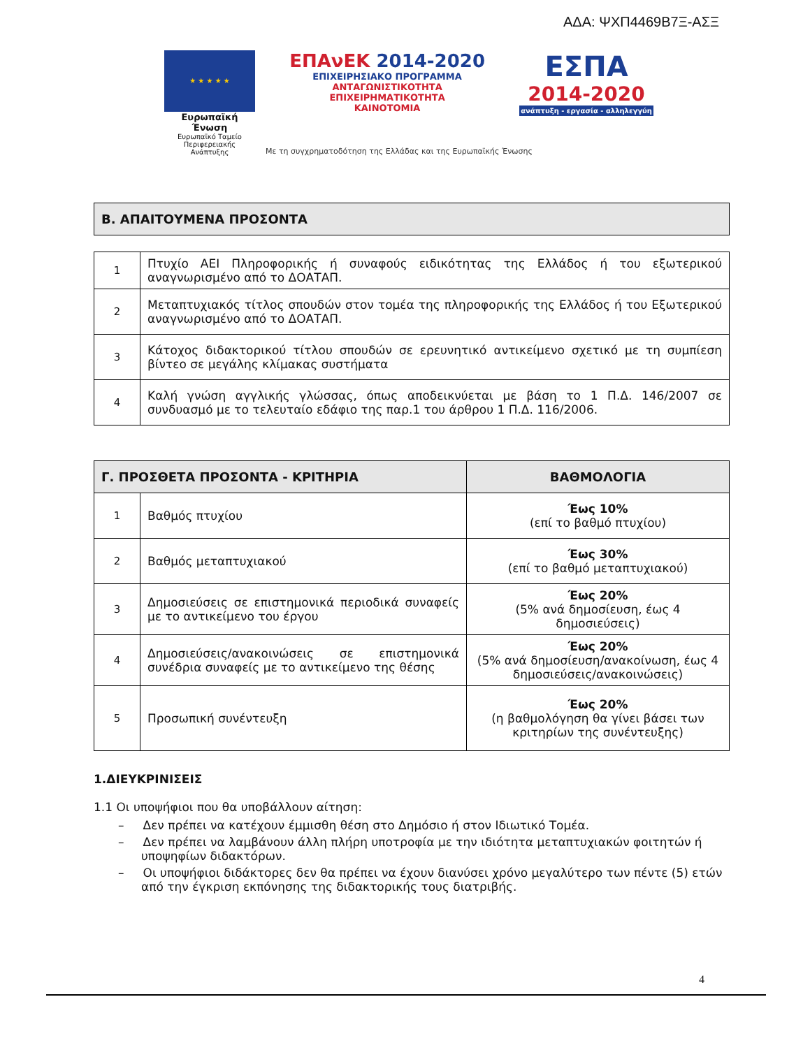ΑΔΑ: ΨΧΠ4469Β7Ξ-ΑΣΞ
★ ★ ★ ★ ★
Ευρωπαϊκή Ένωση
Ευρωπαϊκό Ταμείο
Περιφερειακής Ανάπτυξης
ΕΠΑνΕΚ 2014-2020
ΕΠΙΧΕΙΡΗΣΙΑΚΟ ΠΡΟΓΡΑΜΜΑ
ΑΝΤΑΓΩΝΙΣΤΙΚΟΤΗΤΑ
ΕΠΙΧΕΙΡΗΜΑΤΙΚΟΤΗΤΑ
ΚΑΙΝΟΤΟΜΙΑ
ΕΣΠΑ
2014-2020
ανάπτυξη - εργασία - αλληλεγγύη
Με τη συγχρηματοδότηση της Ελλάδας και της Ευρωπαϊκής Ένωσης
Β. ΑΠΑΙΤΟΥΜΕΝΑ ΠΡΟΣΟΝΤΑ
| 1 | Πτυχίο ΑΕΙ Πληροφορικής ή συναφούς ειδικότητας της Ελλάδος ή του εξωτερικού αναγνωρισμένο από το ΔΟΑΤΑΠ. |
| 2 | Μεταπτυχιακός τίτλος σπουδών στον τομέα της πληροφορικής της Ελλάδος ή του Εξωτερικού αναγνωρισμένο από το ΔΟΑΤΑΠ. |
| 3 | Κάτοχος διδακτορικού τίτλου σπουδών σε ερευνητικό αντικείμενο σχετικό με τη συμπίεση βίντεο σε μεγάλης κλίμακας συστήματα |
| 4 | Καλή γνώση αγγλικής γλώσσας, όπως αποδεικνύεται με βάση το 1 Π.Δ. 146/2007 σε συνδυασμό με το τελευταίο εδάφιο της παρ.1 του άρθρου 1 Π.Δ. 116/2006. |
| Γ. ΠΡΟΣΘΕΤΑ ΠΡΟΣΟΝΤΑ - ΚΡΙΤΗΡΙΑ | | ΒΑΘΜΟΛΟΓΙΑ |
| --- | --- | --- |
| 1 | Βαθμός πτυχίου | Έως 10% (επί το βαθμό πτυχίου) |
| 2 | Βαθμός μεταπτυχιακού | Έως 30% (επί το βαθμό μεταπτυχιακού) |
| 3 | Δημοσιεύσεις σε επιστημονικά περιοδικά συναφείς με το αντικείμενο του έργου | Έως 20% (5% ανά δημοσίευση, έως 4 δημοσιεύσεις) |
| 4 | Δημοσιεύσεις/ανακοινώσεις σε επιστημονικά συνέδρια συναφείς με το αντικείμενο της θέσης | Έως 20% (5% ανά δημοσίευση/ανακοίνωση, έως 4 δημοσιεύσεις/ανακοινώσεις) |
| 5 | Προσωπική συνέντευξη | Έως 20% (η βαθμολόγηση θα γίνει βάσει των κριτηρίων της συνέντευξης) |
1.ΔΙΕΥΚΡΙΝΙΣΕΙΣ
1.1 Οι υποψήφιοι που θα υποβάλλουν αίτηση:
– Δεν πρέπει να κατέχουν έμμισθη θέση στο Δημόσιο ή στον Ιδιωτικό Τομέα.
– Δεν πρέπει να λαμβάνουν άλλη πλήρη υποτροφία με την ιδιότητα μεταπτυχιακών φοιτητών ή υποψηφίων διδακτόρων.
– Οι υποψήφιοι διδάκτορες δεν θα πρέπει να έχουν διανύσει χρόνο μεγαλύτερο των πέντε (5) ετών από την έγκριση εκπόνησης της διδακτορικής τους διατριβής.
4